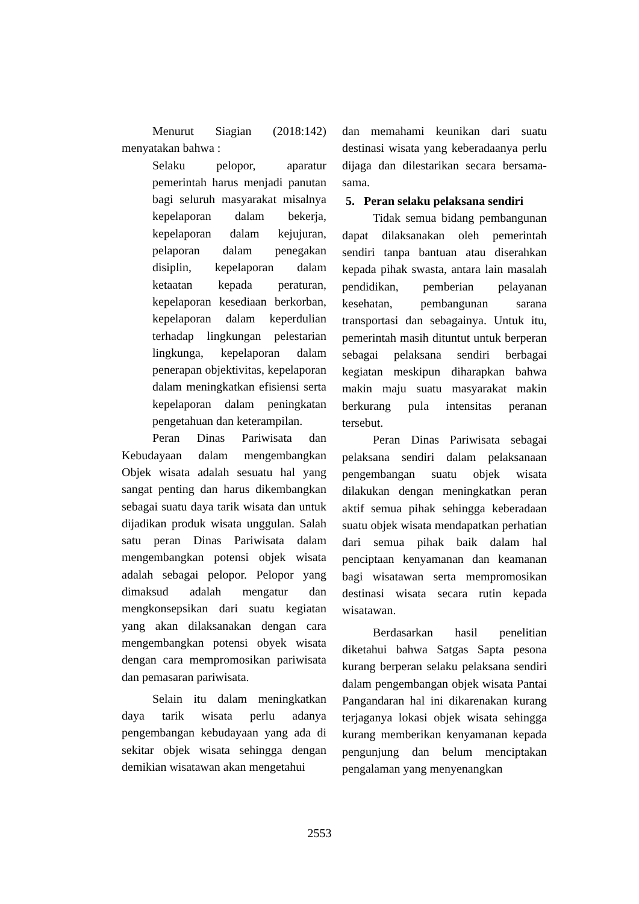Menurut Siagian (2018:142) menyatakan bahwa :
Selaku pelopor, aparatur pemerintah harus menjadi panutan bagi seluruh masyarakat misalnya kepelaporan dalam bekerja, kepelaporan dalam kejujuran, pelaporan dalam penegakan disiplin, kepelaporan dalam ketaatan kepada peraturan, kepelaporan kesediaan berkorban, kepelaporan dalam keperdulian terhadap lingkungan pelestarian lingkunga, kepelaporan dalam penerapan objektivitas, kepelaporan dalam meningkatkan efisiensi serta kepelaporan dalam peningkatan pengetahuan dan keterampilan.
Peran Dinas Pariwisata dan Kebudayaan dalam mengembangkan Objek wisata adalah sesuatu hal yang sangat penting dan harus dikembangkan sebagai suatu daya tarik wisata dan untuk dijadikan produk wisata unggulan. Salah satu peran Dinas Pariwisata dalam mengembangkan potensi objek wisata adalah sebagai pelopor. Pelopor yang dimaksud adalah mengatur dan mengkonsepsikan dari suatu kegiatan yang akan dilaksanakan dengan cara mengembangkan potensi obyek wisata dengan cara mempromosikan pariwisata dan pemasaran pariwisata.
Selain itu dalam meningkatkan daya tarik wisata perlu adanya pengembangan kebudayaan yang ada di sekitar objek wisata sehingga dengan demikian wisatawan akan mengetahui
dan memahami keunikan dari suatu destinasi wisata yang keberadaanya perlu dijaga dan dilestarikan secara bersama-sama.
5. Peran selaku pelaksana sendiri
Tidak semua bidang pembangunan dapat dilaksanakan oleh pemerintah sendiri tanpa bantuan atau diserahkan kepada pihak swasta, antara lain masalah pendidikan, pemberian pelayanan kesehatan, pembangunan sarana transportasi dan sebagainya. Untuk itu, pemerintah masih dituntut untuk berperan sebagai pelaksana sendiri berbagai kegiatan meskipun diharapkan bahwa makin maju suatu masyarakat makin berkurang pula intensitas peranan tersebut.
Peran Dinas Pariwisata sebagai pelaksana sendiri dalam pelaksanaan pengembangan suatu objek wisata dilakukan dengan meningkatkan peran aktif semua pihak sehingga keberadaan suatu objek wisata mendapatkan perhatian dari semua pihak baik dalam hal penciptaan kenyamanan dan keamanan bagi wisatawan serta mempromosikan destinasi wisata secara rutin kepada wisatawan.
Berdasarkan hasil penelitian diketahui bahwa Satgas Sapta pesona kurang berperan selaku pelaksana sendiri dalam pengembangan objek wisata Pantai Pangandaran hal ini dikarenakan kurang terjaganya lokasi objek wisata sehingga kurang memberikan kenyamanan kepada pengunjung dan belum menciptakan pengalaman yang menyenangkan
2553